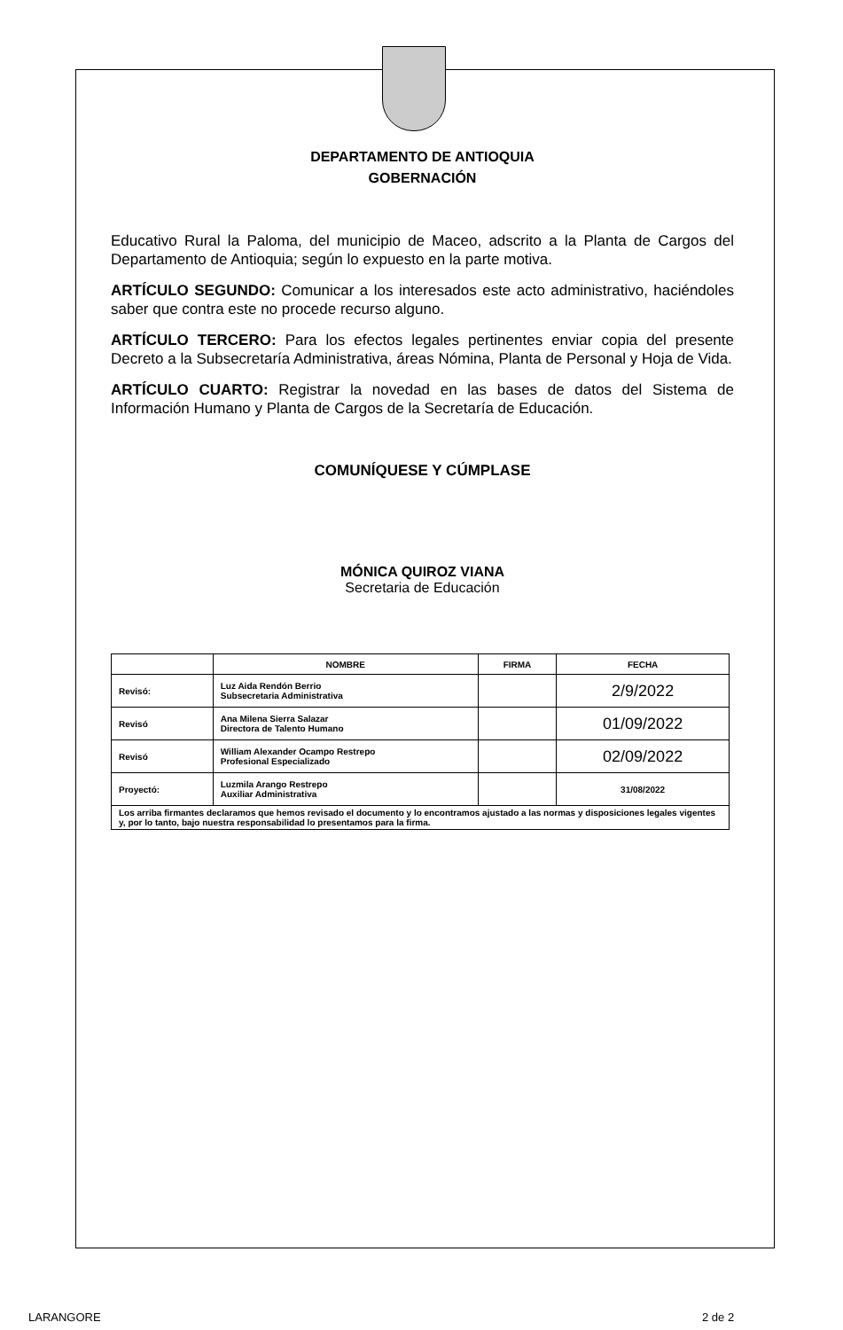DEPARTAMENTO DE ANTIOQUIA
GOBERNACIÓN
Educativo Rural la Paloma, del municipio de Maceo, adscrito a la Planta de Cargos del Departamento de Antioquia; según lo expuesto en la parte motiva.
ARTÍCULO SEGUNDO: Comunicar a los interesados este acto administrativo, haciéndoles saber que contra este no procede recurso alguno.
ARTÍCULO TERCERO: Para los efectos legales pertinentes enviar copia del presente Decreto a la Subsecretaría Administrativa, áreas Nómina, Planta de Personal y Hoja de Vida.
ARTÍCULO CUARTO: Registrar la novedad en las bases de datos del Sistema de Información Humano y Planta de Cargos de la Secretaría de Educación.
COMUNÍQUESE Y CÚMPLASE
MÓNICA QUIROZ VIANA
Secretaria de Educación
| | NOMBRE | FIRMA | FECHA |
| --- | --- | --- | --- |
| Revisó: | Luz Aida Rendón Berrio Subsecretaria Administrativa | | 2/9/2022 |
| Revisó | Ana Milena Sierra Salazar Directora de Talento Humano | | 01/09/2022 |
| Revisó | William Alexander Ocampo Restrepo Profesional Especializado | | 02/09/2022 |
| Proyectó: | Luzmila Arango Restrepo Auxiliar Administrativa | | 31/08/2022 |
| Los arriba firmantes declaramos que hemos revisado el documento y lo encontramos ajustado a las normas y disposiciones legales vigentes y, por lo tanto, bajo nuestra responsabilidad lo presentamos para la firma. | | | |
LARANGORE 2 de 2